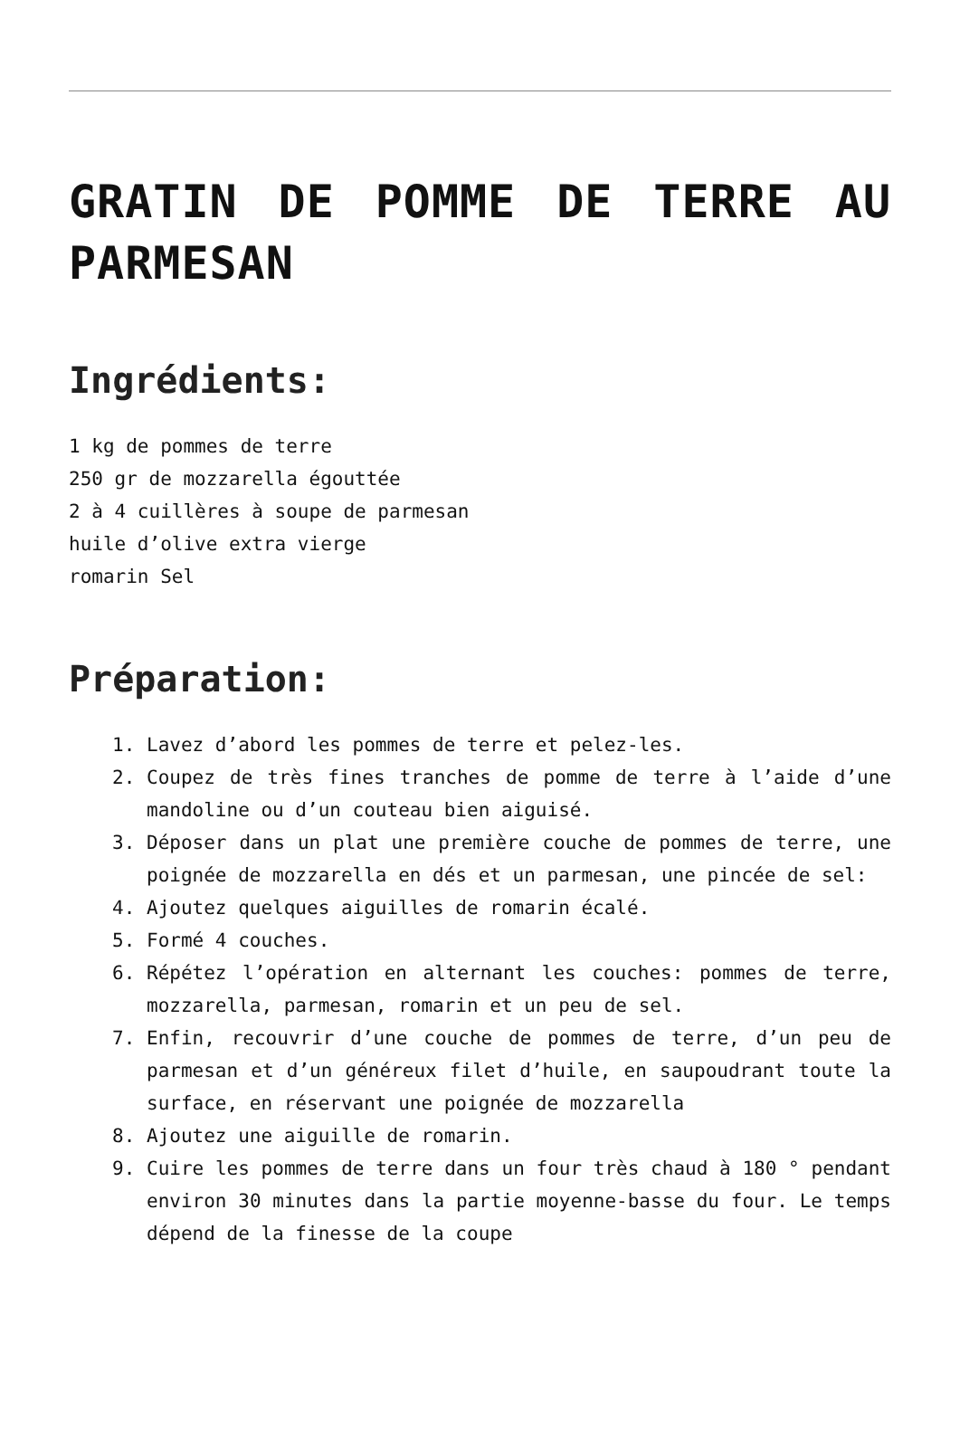GRATIN DE POMME DE TERRE AU PARMESAN
Ingrédients:
1 kg de pommes de terre
250 gr de mozzarella égouttée
2 à 4 cuillères à soupe de parmesan
huile d’olive extra vierge
romarin Sel
Préparation:
1. Lavez d’abord les pommes de terre et pelez-les.
2. Coupez de très fines tranches de pomme de terre à l’aide d’une mandoline ou d’un couteau bien aiguisé.
3. Déposer dans un plat une première couche de pommes de terre, une poignée de mozzarella en dés et un parmesan, une pincée de sel:
4. Ajoutez quelques aiguilles de romarin écalé.
5. Formé 4 couches.
6. Répétez l’opération en alternant les couches: pommes de terre, mozzarella, parmesan, romarin et un peu de sel.
7. Enfin, recouvrir d’une couche de pommes de terre, d’un peu de parmesan et d’un généreux filet d’huile, en saupoudrant toute la surface, en réservant une poignée de mozzarella
8. Ajoutez une aiguille de romarin.
9. Cuire les pommes de terre dans un four très chaud à 180 ° pendant environ 30 minutes dans la partie moyenne-basse du four. Le temps dépend de la finesse de la coupe